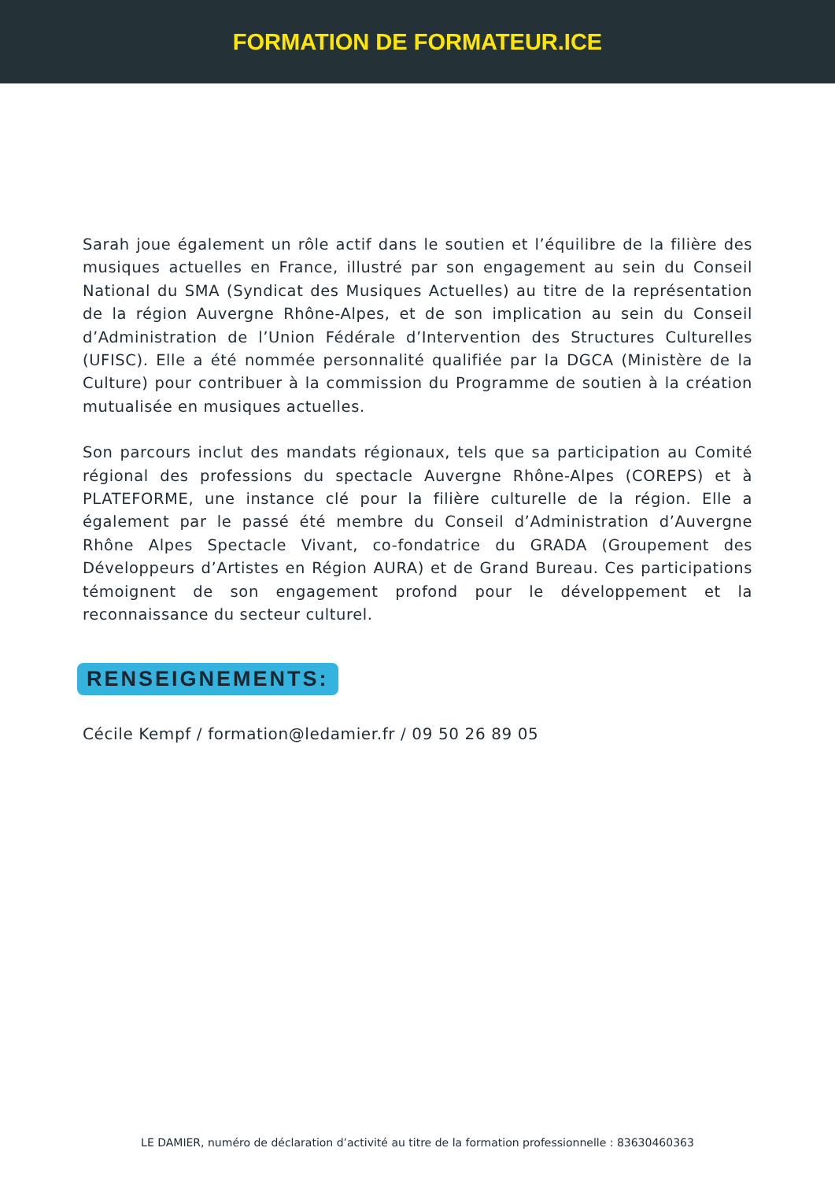FORMATION DE FORMATEUR.ICE
Sarah joue également un rôle actif dans le soutien et l’équilibre de la filière des musiques actuelles en France, illustré par son engagement au sein du Conseil National du SMA (Syndicat des Musiques Actuelles) au titre de la représentation de la région Auvergne Rhône-Alpes, et de son implication au sein du Conseil d’Administration de l’Union Fédérale d’Intervention des Structures Culturelles (UFISC). Elle a été nommée personnalité qualifiée par la DGCA (Ministère de la Culture) pour contribuer à la commission du Programme de soutien à la création mutualisée en musiques actuelles.
Son parcours inclut des mandats régionaux, tels que sa participation au Comité régional des professions du spectacle Auvergne Rhône-Alpes (COREPS) et à PLATEFORME, une instance clé pour la filière culturelle de la région. Elle a également par le passé été membre du Conseil d’Administration d’Auvergne Rhône Alpes Spectacle Vivant, co-fondatrice du GRADA (Groupement des Développeurs d’Artistes en Région AURA) et de Grand Bureau. Ces participations témoignent de son engagement profond pour le développement et la reconnaissance du secteur culturel.
RENSEIGNEMENTS:
Cécile Kempf / formation@ledamier.fr / 09 50 26 89 05
LE DAMIER, numéro de déclaration d’activité au titre de la formation professionnelle : 83630460363